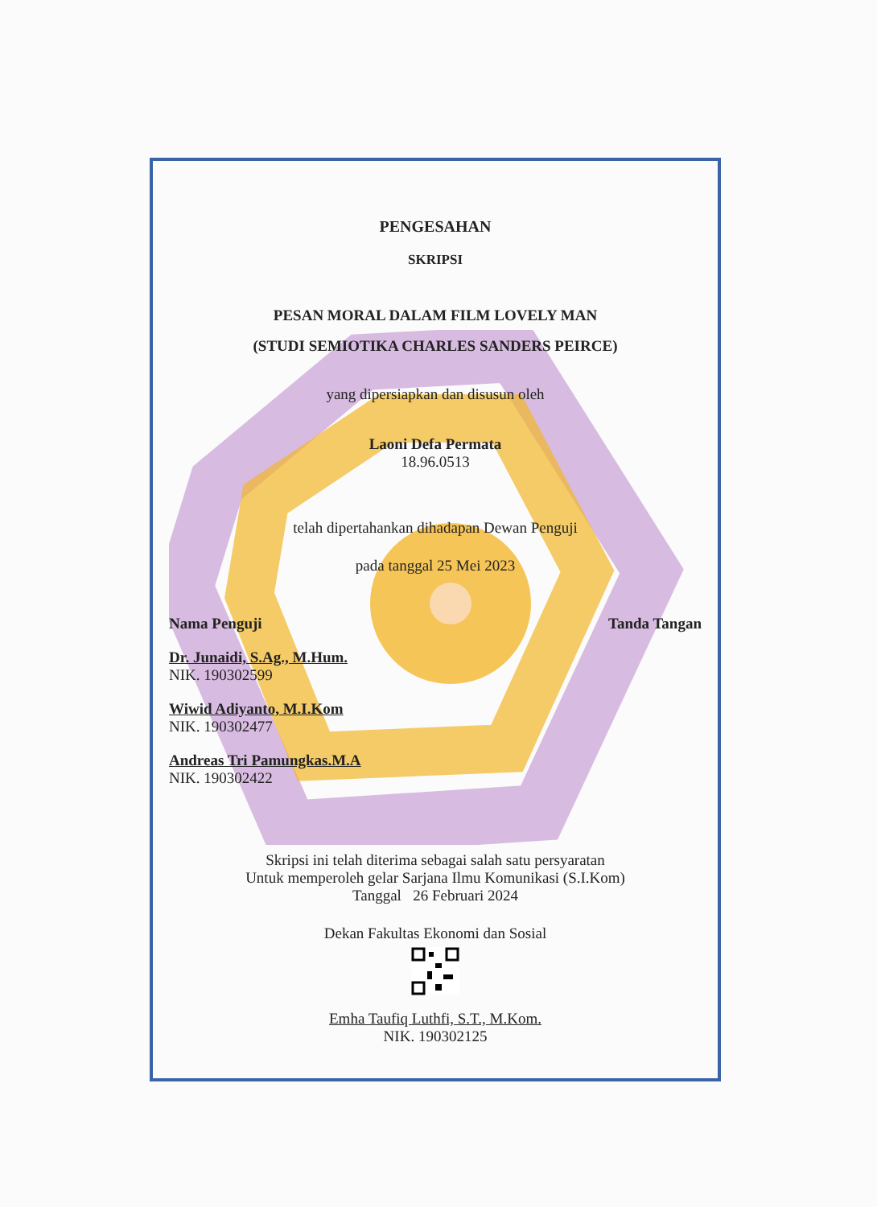PENGESAHAN
SKRIPSI
PESAN MORAL DALAM FILM LOVELY MAN
(STUDI SEMIOTIKA CHARLES SANDERS PEIRCE)
yang dipersiapkan dan disusun oleh
Laoni Defa Permata
18.96.0513
telah dipertahankan dihadapan Dewan Penguji
pada tanggal 25 Mei 2023
Nama Penguji
Dr. Junaidi, S.Ag., M.Hum.
NIK. 190302599
Wiwid Adiyanto, M.I.Kom
NIK. 190302477
Andreas Tri Pamungkas.M.A
NIK. 190302422
Tanda Tangan
Skripsi ini telah diterima sebagai salah satu persyaratan
Untuk memperoleh gelar Sarjana Ilmu Komunikasi (S.I.Kom)
Tanggal 26 Februari 2024
Dekan Fakultas Ekonomi dan Sosial
Emha Taufiq Luthfi, S.T., M.Kom.
NIK. 190302125